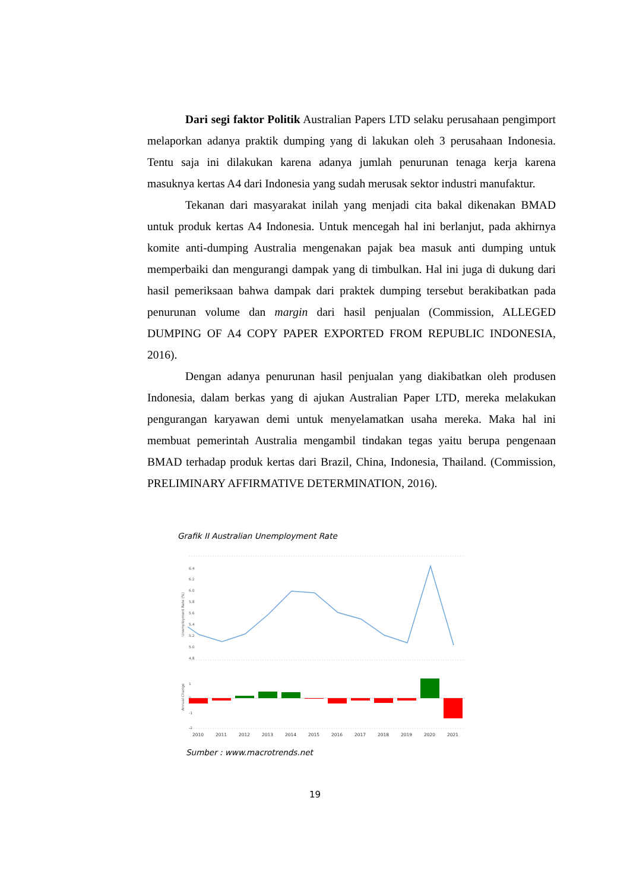Dari segi faktor Politik Australian Papers LTD selaku perusahaan pengimport melaporkan adanya praktik dumping yang di lakukan oleh 3 perusahaan Indonesia. Tentu saja ini dilakukan karena adanya jumlah penurunan tenaga kerja karena masuknya kertas A4 dari Indonesia yang sudah merusak sektor industri manufaktur.
Tekanan dari masyarakat inilah yang menjadi cita bakal dikenakan BMAD untuk produk kertas A4 Indonesia. Untuk mencegah hal ini berlanjut, pada akhirnya komite anti-dumping Australia mengenakan pajak bea masuk anti dumping untuk memperbaiki dan mengurangi dampak yang di timbulkan. Hal ini juga di dukung dari hasil pemeriksaan bahwa dampak dari praktek dumping tersebut berakibatkan pada penurunan volume dan margin dari hasil penjualan (Commission, ALLEGED DUMPING OF A4 COPY PAPER EXPORTED FROM REPUBLIC INDONESIA, 2016).
Dengan adanya penurunan hasil penjualan yang diakibatkan oleh produsen Indonesia, dalam berkas yang di ajukan Australian Paper LTD, mereka melakukan pengurangan karyawan demi untuk menyelamatkan usaha mereka. Maka hal ini membuat pemerintah Australia mengambil tindakan tegas yaitu berupa pengenaan BMAD terhadap produk kertas dari Brazil, China, Indonesia, Thailand. (Commission, PRELIMINARY AFFIRMATIVE DETERMINATION, 2016).
Grafik II Australian Unemployment Rate
6.4
6.2
6.0
5.8
5.6
5.4
5.2
5.0
4.8
Unemployment Rate (%)
1
0
-1
-2
Annual Change
2010
2011
2012
2013
2014
2015
2016
2017
2018
2019
2020
2021
Sumber : www.macrotrends.net
19